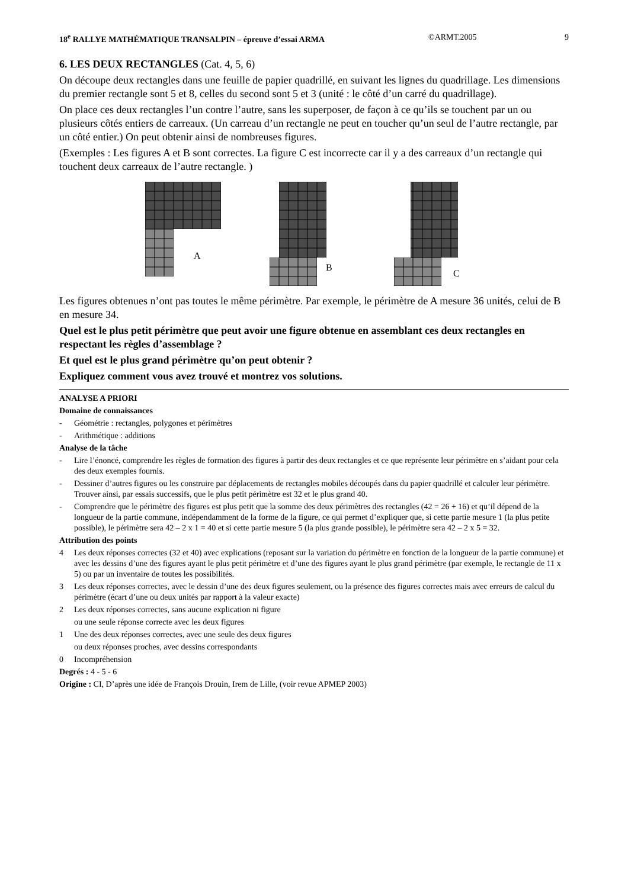18<sup>e</sup> RALLYE MATHÉMATIQUE TRANSALPIN – épreuve d’essai ARMA ©ARMT.2005 9
6. LES DEUX RECTANGLES (Cat. 4, 5, 6)
On découpe deux rectangles dans une feuille de papier quadrillé, en suivant les lignes du quadrillage. Les dimensions du premier rectangle sont 5 et 8, celles du second sont 5 et 3 (unité : le côté d’un carré du quadrillage).
On place ces deux rectangles l’un contre l’autre, sans les superposer, de façon à ce qu’ils se touchent par un ou plusieurs côtés entiers de carreaux. (Un carreau d’un rectangle ne peut en toucher qu’un seul de l’autre rectangle, par un côté entier.) On peut obtenir ainsi de nombreuses figures.
(Exemples : Les figures A et B sont correctes. La figure C est incorrecte car il y a des carreaux d’un rectangle qui touchent deux carreaux de l’autre rectangle. )
A
B
C
Les figures obtenues n’ont pas toutes le même périmètre. Par exemple, le périmètre de A mesure 36 unités, celui de B en mesure 34.
Quel est le plus petit périmètre que peut avoir une figure obtenue en assemblant ces deux rectangles en respectant les règles d’assemblage ?
Et quel est le plus grand périmètre qu’on peut obtenir ?
Expliquez comment vous avez trouvé et montrez vos solutions.
ANALYSE A PRIORI
Domaine de connaissances
- Géométrie : rectangles, polygones et périmètres
- Arithmétique : additions
Analyse de la tâche
- Lire l’énoncé, comprendre les règles de formation des figures à partir des deux rectangles et ce que représente leur périmètre en s’aidant pour cela des deux exemples fournis.
- Dessiner d’autres figures ou les construire par déplacements de rectangles mobiles découpés dans du papier quadrillé et calculer leur périmètre. Trouver ainsi, par essais successifs, que le plus petit périmètre est 32 et le plus grand 40.
- Comprendre que le périmètre des figures est plus petit que la somme des deux périmètres des rectangles (42 = 26 + 16) et qu’il dépend de la longueur de la partie commune, indépendamment de la forme de la figure, ce qui permet d’expliquer que, si cette partie mesure 1 (la plus petite possible), le périmètre sera 42 – 2 x 1 = 40 et si cette partie mesure 5 (la plus grande possible), le périmètre sera 42 – 2 x 5 = 32.
Attribution des points
4 Les deux réponses correctes (32 et 40) avec explications (reposant sur la variation du périmètre en fonction de la longueur de la partie commune) et avec les dessins d’une des figures ayant le plus petit périmètre et d’une des figures ayant le plus grand périmètre (par exemple, le rectangle de 11 x 5) ou par un inventaire de toutes les possibilités.
3 Les deux réponses correctes, avec le dessin d’une des deux figures seulement, ou la présence des figures correctes mais avec erreurs de calcul du périmètre (écart d’une ou deux unités par rapport à la valeur exacte)
2 Les deux réponses correctes, sans aucune explication ni figure
ou une seule réponse correcte avec les deux figures
1 Une des deux réponses correctes, avec une seule des deux figures
ou deux réponses proches, avec dessins correspondants
0 Incompréhension
Degrés : 4 - 5 - 6
Origine : CI, D’après une idée de François Drouin, Irem de Lille, (voir revue APMEP 2003)